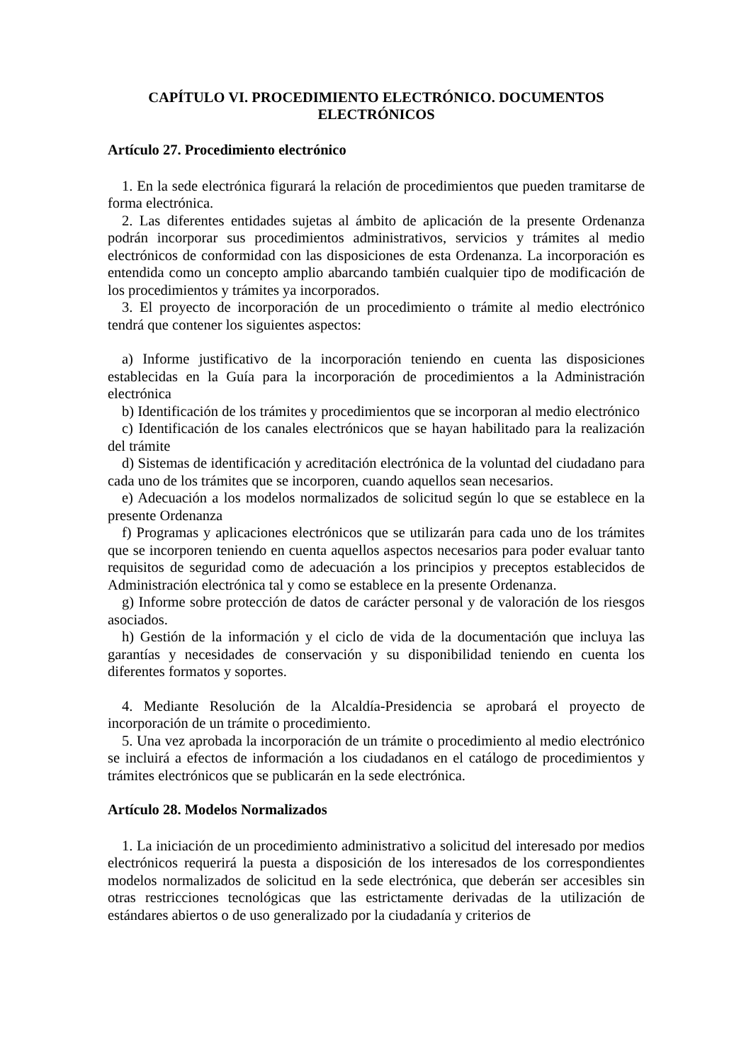CAPÍTULO VI. PROCEDIMIENTO ELECTRÓNICO. DOCUMENTOS ELECTRÓNICOS
Artículo 27. Procedimiento electrónico
1. En la sede electrónica figurará la relación de procedimientos que pueden tramitarse de forma electrónica.
2. Las diferentes entidades sujetas al ámbito de aplicación de la presente Ordenanza podrán incorporar sus procedimientos administrativos, servicios y trámites al medio electrónicos de conformidad con las disposiciones de esta Ordenanza. La incorporación es entendida como un concepto amplio abarcando también cualquier tipo de modificación de los procedimientos y trámites ya incorporados.
3. El proyecto de incorporación de un procedimiento o trámite al medio electrónico tendrá que contener los siguientes aspectos:
a) Informe justificativo de la incorporación teniendo en cuenta las disposiciones establecidas en la Guía para la incorporación de procedimientos a la Administración electrónica
b) Identificación de los trámites y procedimientos que se incorporan al medio electrónico
c) Identificación de los canales electrónicos que se hayan habilitado para la realización del trámite
d) Sistemas de identificación y acreditación electrónica de la voluntad del ciudadano para cada uno de los trámites que se incorporen, cuando aquellos sean necesarios.
e) Adecuación a los modelos normalizados de solicitud según lo que se establece en la presente Ordenanza
f) Programas y aplicaciones electrónicos que se utilizarán para cada uno de los trámites que se incorporen teniendo en cuenta aquellos aspectos necesarios para poder evaluar tanto requisitos de seguridad como de adecuación a los principios y preceptos establecidos de Administración electrónica tal y como se establece en la presente Ordenanza.
g) Informe sobre protección de datos de carácter personal y de valoración de los riesgos asociados.
h) Gestión de la información y el ciclo de vida de la documentación que incluya las garantías y necesidades de conservación y su disponibilidad teniendo en cuenta los diferentes formatos y soportes.
4. Mediante Resolución de la Alcaldía-Presidencia se aprobará el proyecto de incorporación de un trámite o procedimiento.
5. Una vez aprobada la incorporación de un trámite o procedimiento al medio electrónico se incluirá a efectos de información a los ciudadanos en el catálogo de procedimientos y trámites electrónicos que se publicarán en la sede electrónica.
Artículo 28. Modelos Normalizados
1. La iniciación de un procedimiento administrativo a solicitud del interesado por medios electrónicos requerirá la puesta a disposición de los interesados de los correspondientes modelos normalizados de solicitud en la sede electrónica, que deberán ser accesibles sin otras restricciones tecnológicas que las estrictamente derivadas de la utilización de estándares abiertos o de uso generalizado por la ciudadanía y criterios de